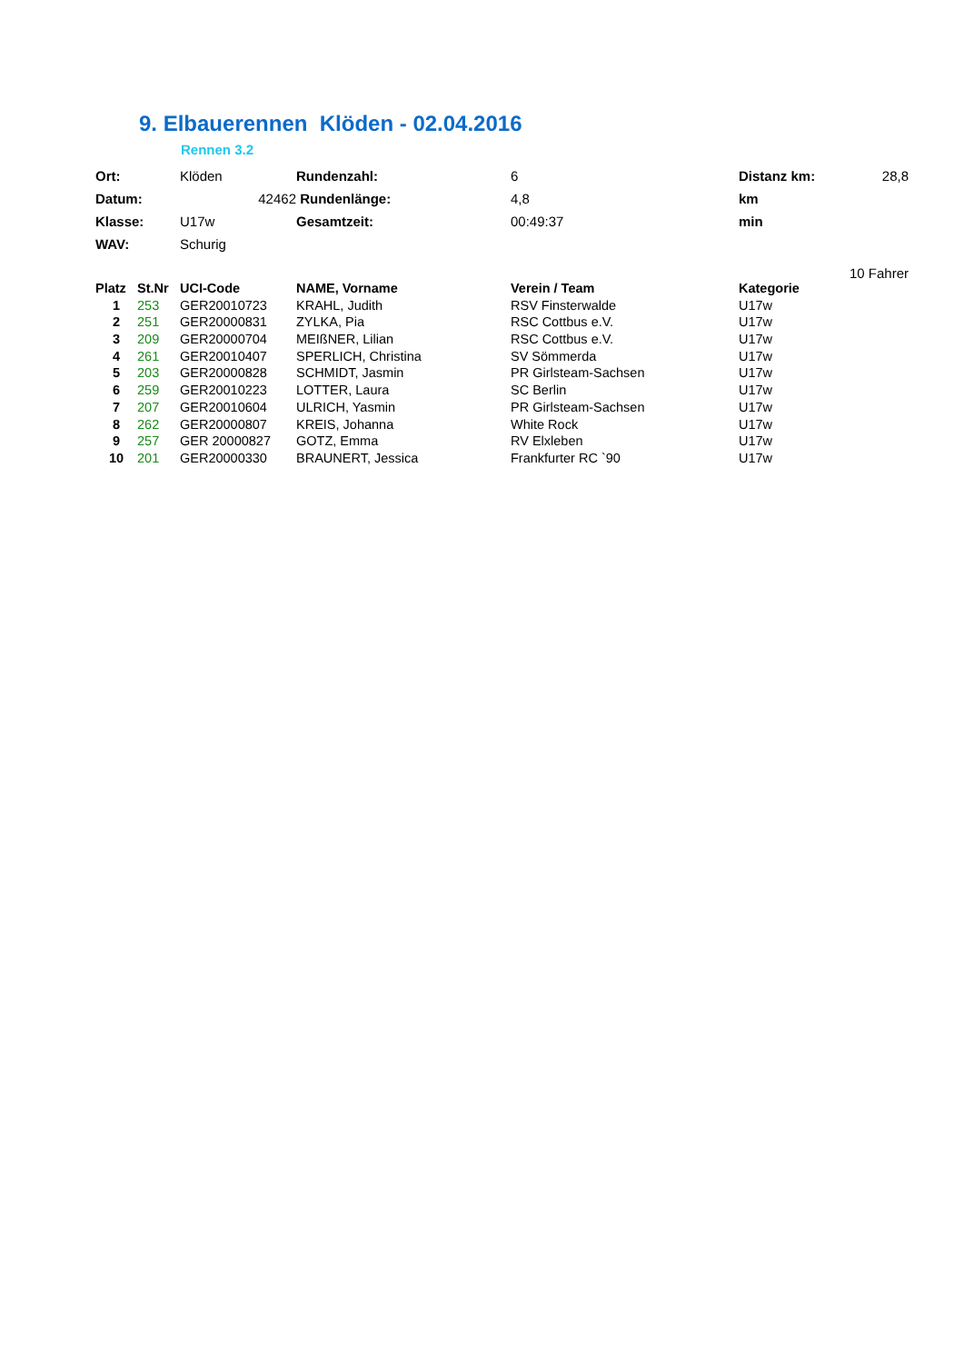9. Elbauerennen Klöden - 02.04.2016
Rennen 3.2
| Ort: | Klöden | Rundenzahl: | 6 | Distanz km: | 28,8 |
| Datum: | 42462 | Rundenlänge: | 4,8 | km | |
| Klasse: | U17w | Gesamtzeit: | 00:49:37 | min | |
| WAV: | Schurig | | | | |
| 10 Fahrer | | | | | |
| Platz | St.Nr | UCI-Code | NAME, Vorname | Verein / Team | Kategorie |
| --- | --- | --- | --- | --- | --- |
| 1 | 253 | GER20010723 | KRAHL, Judith | RSV Finsterwalde | U17w |
| 2 | 251 | GER20000831 | ZYLKA, Pia | RSC Cottbus e.V. | U17w |
| 3 | 209 | GER20000704 | MEIßNER, Lilian | RSC Cottbus e.V. | U17w |
| 4 | 261 | GER20010407 | SPERLICH, Christina | SV Sömmerda | U17w |
| 5 | 203 | GER20000828 | SCHMIDT, Jasmin | PR Girlsteam-Sachsen | U17w |
| 6 | 259 | GER20010223 | LOTTER, Laura | SC Berlin | U17w |
| 7 | 207 | GER20010604 | ULRICH, Yasmin | PR Girlsteam-Sachsen | U17w |
| 8 | 262 | GER20000807 | KREIS, Johanna | White Rock | U17w |
| 9 | 257 | GER 20000827 | GOTZ, Emma | RV Elxleben | U17w |
| 10 | 201 | GER20000330 | BRAUNERT, Jessica | Frankfurter RC `90 | U17w |